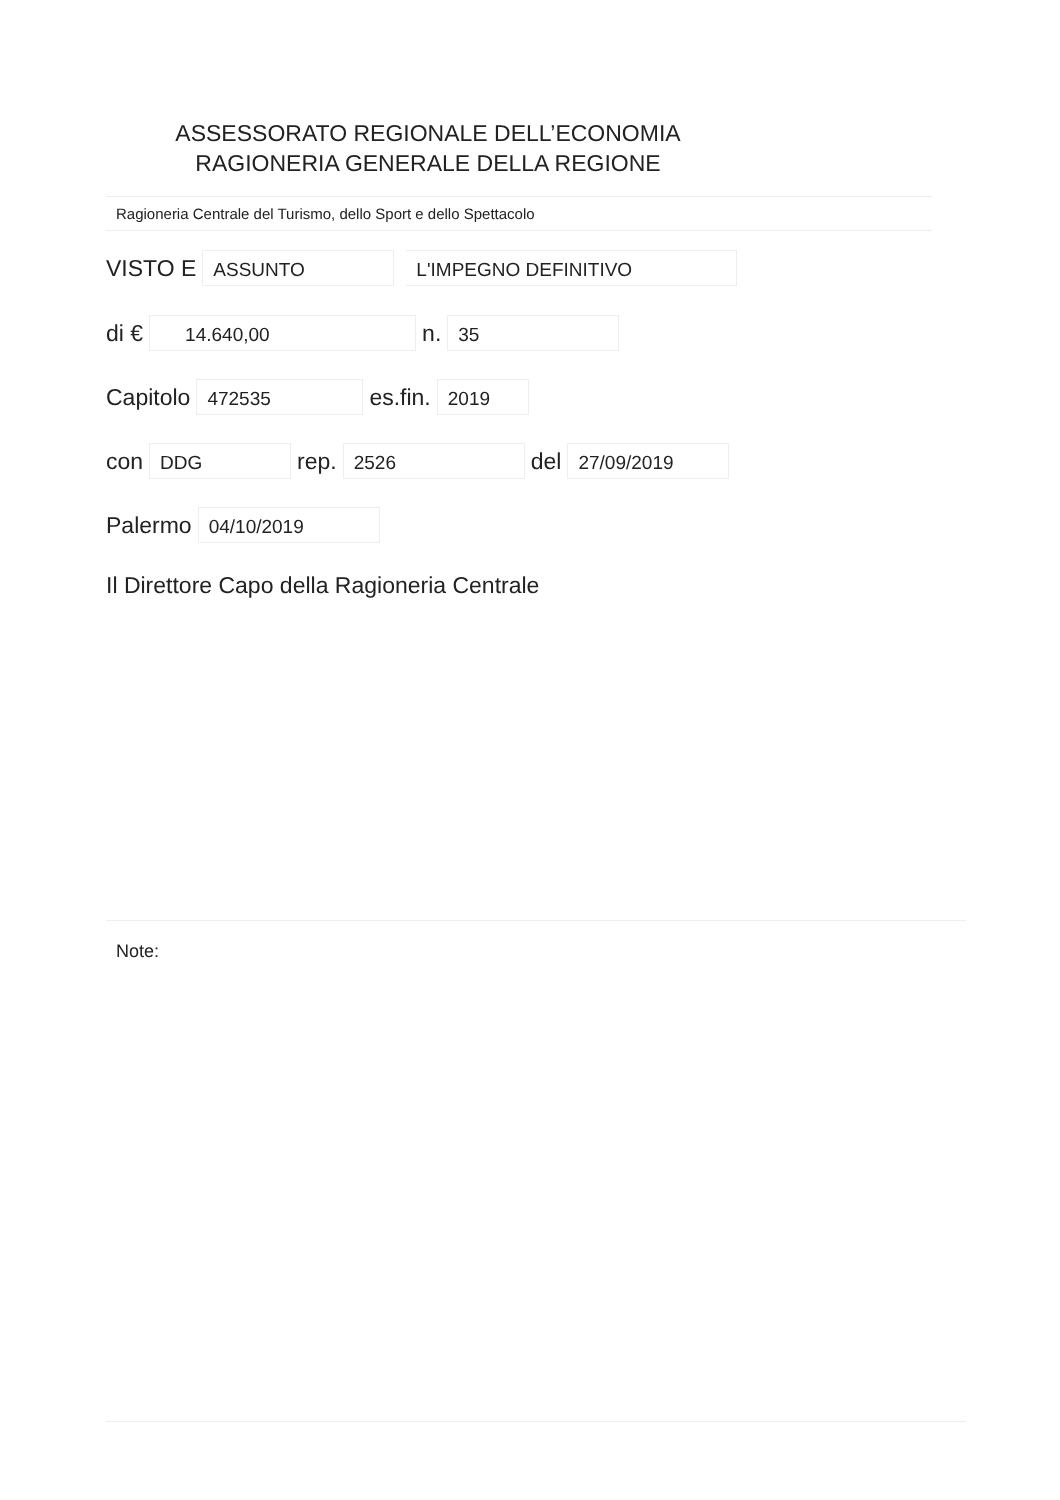ASSESSORATO REGIONALE DELL’ECONOMIA
RAGIONERIA GENERALE DELLA REGIONE
Ragioneria Centrale del Turismo, dello Sport e dello Spettacolo
VISTO E ASSUNTO L'IMPEGNO DEFINITIVO
di € 14.640,00 n. 35
Capitolo 472535 es.fin. 2019
con DDG rep. 2526 del 27/09/2019
Palermo 04/10/2019
Il Direttore Capo della Ragioneria Centrale
Note: